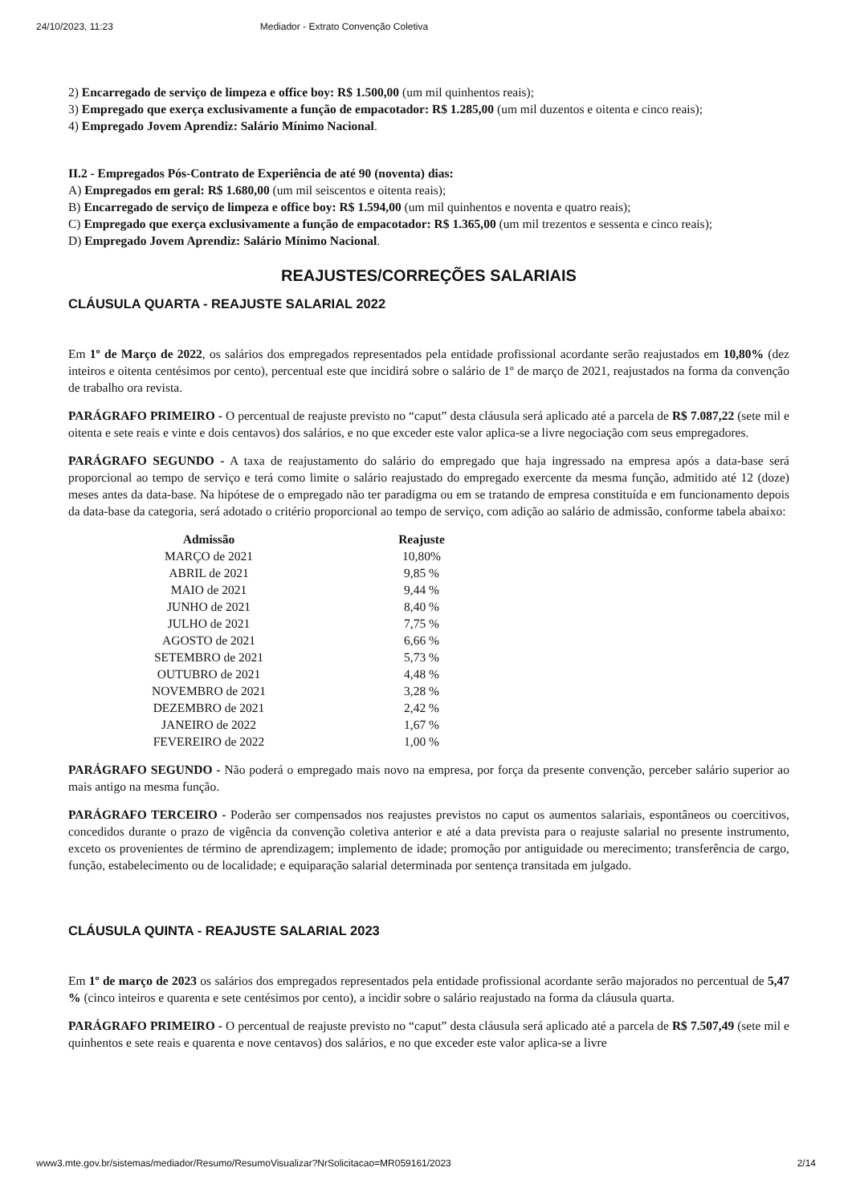24/10/2023, 11:23 Mediador - Extrato Convenção Coletiva
2) Encarregado de serviço de limpeza e office boy: R$ 1.500,00 (um mil quinhentos reais);
3) Empregado que exerça exclusivamente a função de empacotador: R$ 1.285,00 (um mil duzentos e oitenta e cinco reais);
4) Empregado Jovem Aprendiz: Salário Mínimo Nacional.
II.2 - Empregados Pós-Contrato de Experiência de até 90 (noventa) dias:
A) Empregados em geral: R$ 1.680,00 (um mil seiscentos e oitenta reais);
B) Encarregado de serviço de limpeza e office boy: R$ 1.594,00 (um mil quinhentos e noventa e quatro reais);
C) Empregado que exerça exclusivamente a função de empacotador: R$ 1.365,00 (um mil trezentos e sessenta e cinco reais);
D) Empregado Jovem Aprendiz: Salário Mínimo Nacional.
REAJUSTES/CORREÇÕES SALARIAIS
CLÁUSULA QUARTA - REAJUSTE SALARIAL 2022
Em 1º de Março de 2022, os salários dos empregados representados pela entidade profissional acordante serão reajustados em 10,80% (dez inteiros e oitenta centésimos por cento), percentual este que incidirá sobre o salário de 1º de março de 2021, reajustados na forma da convenção de trabalho ora revista.
PARÁGRAFO PRIMEIRO - O percentual de reajuste previsto no “caput” desta cláusula será aplicado até a parcela de R$ 7.087,22 (sete mil e oitenta e sete reais e vinte e dois centavos) dos salários, e no que exceder este valor aplica-se a livre negociação com seus empregadores.
PARÁGRAFO SEGUNDO - A taxa de reajustamento do salário do empregado que haja ingressado na empresa após a data-base será proporcional ao tempo de serviço e terá como limite o salário reajustado do empregado exercente da mesma função, admitido até 12 (doze) meses antes da data-base. Na hipótese de o empregado não ter paradigma ou em se tratando de empresa constituída e em funcionamento depois da data-base da categoria, será adotado o critério proporcional ao tempo de serviço, com adição ao salário de admissão, conforme tabela abaixo:
| Admissão | Reajuste |
| --- | --- |
| MARÇO de 2021 | 10,80% |
| ABRIL de 2021 | 9,85 % |
| MAIO de 2021 | 9,44 % |
| JUNHO de 2021 | 8,40 % |
| JULHO de 2021 | 7,75 % |
| AGOSTO de 2021 | 6,66 % |
| SETEMBRO de 2021 | 5,73 % |
| OUTUBRO de 2021 | 4,48 % |
| NOVEMBRO de 2021 | 3,28 % |
| DEZEMBRO de 2021 | 2,42 % |
| JANEIRO de 2022 | 1,67 % |
| FEVEREIRO de 2022 | 1,00 % |
PARÁGRAFO SEGUNDO - Não poderá o empregado mais novo na empresa, por força da presente convenção, perceber salário superior ao mais antigo na mesma função.
PARÁGRAFO TERCEIRO - Poderão ser compensados nos reajustes previstos no caput os aumentos salariais, espontâneos ou coercitivos, concedidos durante o prazo de vigência da convenção coletiva anterior e até a data prevista para o reajuste salarial no presente instrumento, exceto os provenientes de término de aprendizagem; implemento de idade; promoção por antiguidade ou merecimento; transferência de cargo, função, estabelecimento ou de localidade; e equiparação salarial determinada por sentença transitada em julgado.
CLÁUSULA QUINTA - REAJUSTE SALARIAL 2023
Em 1º de março de 2023 os salários dos empregados representados pela entidade profissional acordante serão majorados no percentual de 5,47 % (cinco inteiros e quarenta e sete centésimos por cento), a incidir sobre o salário reajustado na forma da cláusula quarta.
PARÁGRAFO PRIMEIRO - O percentual de reajuste previsto no “caput” desta cláusula será aplicado até a parcela de R$ 7.507,49 (sete mil e quinhentos e sete reais e quarenta e nove centavos) dos salários, e no que exceder este valor aplica-se a livre
www3.mte.gov.br/sistemas/mediador/Resumo/ResumoVisualizar?NrSolicitacao=MR059161/2023 2/14